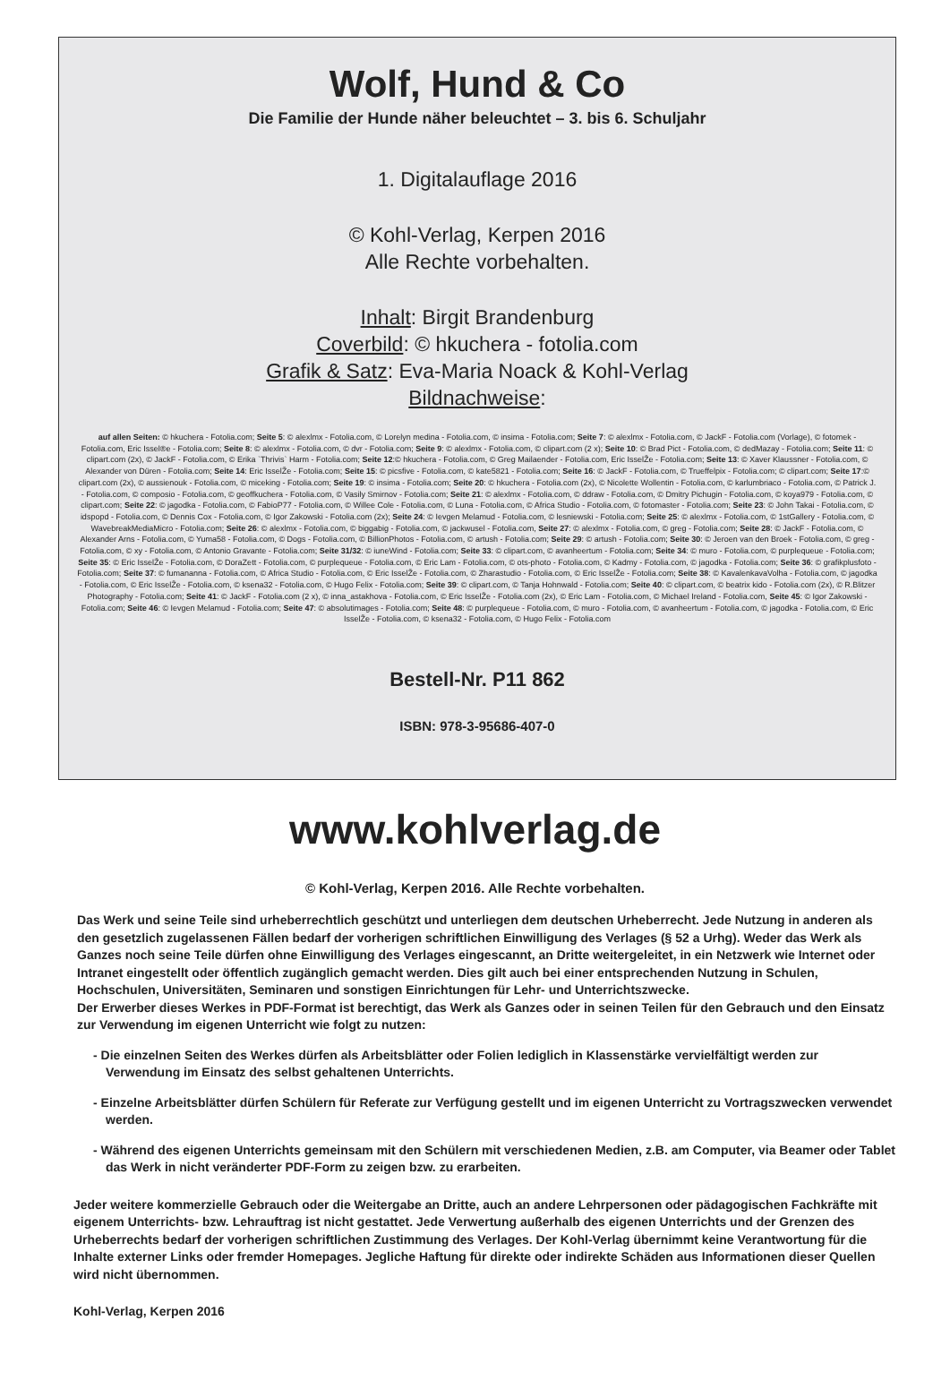Wolf, Hund & Co
Die Familie der Hunde näher beleuchtet – 3. bis 6. Schuljahr
1. Digitalauflage 2016
© Kohl-Verlag, Kerpen 2016
Alle Rechte vorbehalten.
Inhalt: Birgit Brandenburg
Coverbild: © hkuchera - fotolia.com
Grafik & Satz: Eva-Maria Noack & Kohl-Verlag
Bildnachweise:
auf allen Seiten: © hkuchera - Fotolia.com; Seite 5: © alexlmx - Fotolia.com, © Lorelyn medina - Fotolia.com, © insima - Fotolia.com; Seite 7: © alexlmx - Fotolia.com, © JackF - Fotolia.com (Vorlage), © fotomek - Fotolia.com, Eric Issel®e - Fotolia.com; Seite 8: © alexlmx - Fotolia.com, © dvr - Fotolia.com; Seite 9: © alexlmx - Fotolia.com, © clipart.com (2 x); Seite 10: © Brad Pict - Fotolia.com, © dedMazay - Fotolia.com; Seite 11: © clipart.com (2x), © JackF - Fotolia.com, © Erika `Thrivis` Harm - Fotolia.com; Seite 12:© hkuchera - Fotolia.com, © Greg Mailaender - Fotolia.com, Eric IsselŽe - Fotolia.com; Seite 13: © Xaver Klaussner - Fotolia.com, © Alexander von Düren - Fotolia.com; Seite 14: Eric IsselŽe - Fotolia.com; Seite 15: © picsfive - Fotolia.com, © kate5821 - Fotolia.com; Seite 16: © JackF - Fotolia.com, © Trueffelpix - Fotolia.com; © clipart.com; Seite 17:© clipart.com (2x), © aussienouk - Fotolia.com, © miceking - Fotolia.com; Seite 19: © insima - Fotolia.com; Seite 20: © hkuchera - Fotolia.com (2x), © Nicolette Wollentin - Fotolia.com, © karlumbriaco - Fotolia.com, © Patrick J. - Fotolia.com, © composio - Fotolia.com, © geoffkuchera - Fotolia.com, © Vasily Smirnov - Fotolia.com; Seite 21: © alexlmx - Fotolia.com, © ddraw - Fotolia.com, © Dmitry Pichugin - Fotolia.com, © koya979 - Fotolia.com, © clipart.com; Seite 22: © jagodka - Fotolia.com, © FabioP77 - Fotolia.com, © Willee Cole - Fotolia.com, © Luna - Fotolia.com, © Africa Studio - Fotolia.com, © fotomaster - Fotolia.com; Seite 23: © John Takai - Fotolia.com, © idspopd - Fotolia.com, © Dennis Cox - Fotolia.com, © Igor Zakowski - Fotolia.com (2x); Seite 24: © Ievgen Melamud - Fotolia.com, © lesniewski - Fotolia.com; Seite 25: © alexlmx - Fotolia.com, © 1stGallery - Fotolia.com, © WavebreakMediaMicro - Fotolia.com; Seite 26: © alexlmx - Fotolia.com, © biggabig - Fotolia.com, © jackwusel - Fotolia.com, Seite 27: © alexlmx - Fotolia.com, © greg - Fotolia.com; Seite 28: © JackF - Fotolia.com, © Alexander Arns - Fotolia.com, © Yuma58 - Fotolia.com, © Dogs - Fotolia.com, © BillionPhotos - Fotolia.com, © artush - Fotolia.com; Seite 29: © artush - Fotolia.com; Seite 30: © Jeroen van den Broek - Fotolia.com, © greg - Fotolia.com, © xy - Fotolia.com, © Antonio Gravante - Fotolia.com; Seite 31/32: © iuneWind - Fotolia.com; Seite 33: © clipart.com, © avanheertum - Fotolia.com; Seite 34: © muro - Fotolia.com, © purplequeue - Fotolia.com; Seite 35: © Eric IsselŽe - Fotolia.com, © DoraZett - Fotolia.com, © purplequeue - Fotolia.com, © Eric Lam - Fotolia.com, © ots-photo - Fotolia.com, © Kadmy - Fotolia.com, © jagodka - Fotolia.com; Seite 36: © grafikplusfoto - Fotolia.com; Seite 37: © fumananna - Fotolia.com, © Africa Studio - Fotolia.com, © Eric IsselŽe - Fotolia.com, © Zharastudio - Fotolia.com, © Eric IsselŽe - Fotolia.com; Seite 38: © KavalenkavaVolha - Fotolia.com, © jagodka - Fotolia.com, © Eric IsselŽe - Fotolia.com, © ksena32 - Fotolia.com, © Hugo Felix - Fotolia.com; Seite 39: © clipart.com, © Tanja Hohnwald - Fotolia.com; Seite 40: © clipart.com, © beatrix kido - Fotolia.com (2x), © R.Blitzer Photography - Fotolia.com; Seite 41: © JackF - Fotolia.com (2 x), © inna_astakhova - Fotolia.com, © Eric IsselŽe - Fotolia.com (2x), © Eric Lam - Fotolia.com, © Michael Ireland - Fotolia.com, Seite 45: © Igor Zakowski - Fotolia.com; Seite 46: © Ievgen Melamud - Fotolia.com; Seite 47: © absolutimages - Fotolia.com; Seite 48: © purplequeue - Fotolia.com, © muro - Fotolia.com, © avanheertum - Fotolia.com, © jagodka - Fotolia.com, © Eric IsselŽe - Fotolia.com, © ksena32 - Fotolia.com, © Hugo Felix - Fotolia.com
Bestell-Nr. P11 862
ISBN: 978-3-95686-407-0
www.kohlverlag.de
© Kohl-Verlag, Kerpen 2016. Alle Rechte vorbehalten.
Das Werk und seine Teile sind urheberrechtlich geschützt und unterliegen dem deutschen Urheberrecht. Jede Nutzung in anderen als den gesetzlich zugelassenen Fällen bedarf der vorherigen schriftlichen Einwilligung des Verlages (§ 52 a Urhg). Weder das Werk als Ganzes noch seine Teile dürfen ohne Einwilligung des Verlages eingescannt, an Dritte weitergeleitet, in ein Netzwerk wie Internet oder Intranet eingestellt oder öffentlich zugänglich gemacht werden. Dies gilt auch bei einer entsprechenden Nutzung in Schulen, Hochschulen, Universitäten, Seminaren und sonstigen Einrichtungen für Lehr- und Unterrichtszwecke.
Der Erwerber dieses Werkes in PDF-Format ist berechtigt, das Werk als Ganzes oder in seinen Teilen für den Gebrauch und den Einsatz zur Verwendung im eigenen Unterricht wie folgt zu nutzen:
- Die einzelnen Seiten des Werkes dürfen als Arbeitsblätter oder Folien lediglich in Klassenstärke vervielfältigt werden zur Verwendung im Einsatz des selbst gehaltenen Unterrichts.
- Einzelne Arbeitsblätter dürfen Schülern für Referate zur Verfügung gestellt und im eigenen Unterricht zu Vortragszwecken verwendet werden.
- Während des eigenen Unterrichts gemeinsam mit den Schülern mit verschiedenen Medien, z.B. am Computer, via Beamer oder Tablet das Werk in nicht veränderter PDF-Form zu zeigen bzw. zu erarbeiten.
Jeder weitere kommerzielle Gebrauch oder die Weitergabe an Dritte, auch an andere Lehrpersonen oder pädagogischen Fachkräfte mit eigenem Unterrichts- bzw. Lehrauftrag ist nicht gestattet. Jede Verwertung außerhalb des eigenen Unterrichts und der Grenzen des Urheberrechts bedarf der vorherigen schriftlichen Zustimmung des Verlages. Der Kohl-Verlag übernimmt keine Verantwortung für die Inhalte externer Links oder fremder Homepages. Jegliche Haftung für direkte oder indirekte Schäden aus Informationen dieser Quellen wird nicht übernommen.
Kohl-Verlag, Kerpen 2016